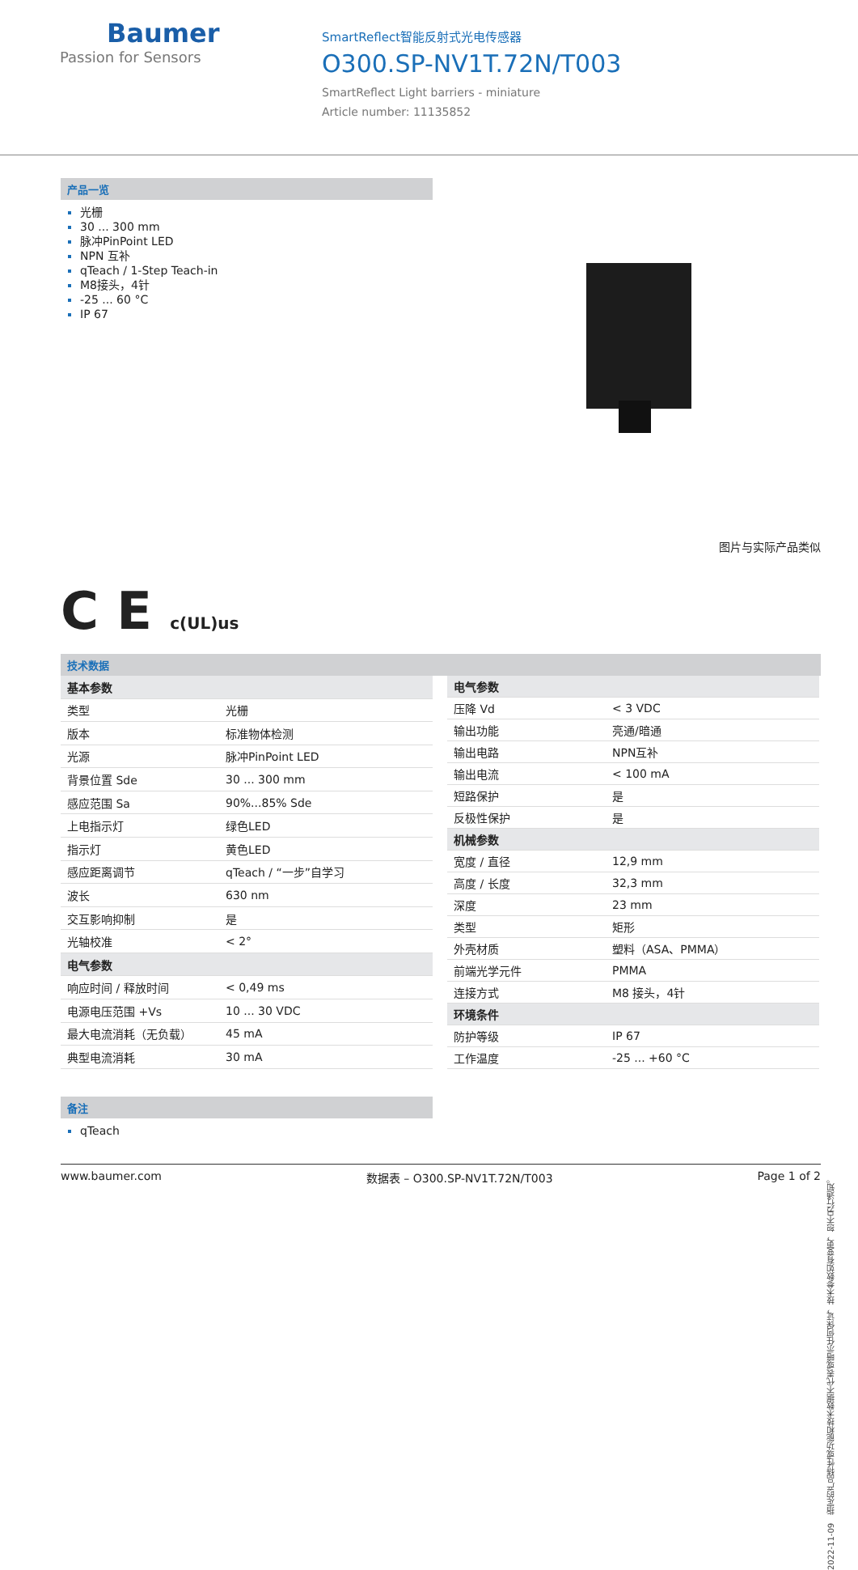Baumer
Passion for Sensors
SmartReflect智能反射式光电传感器
O300.SP-NV1T.72N/T003
SmartReflect Light barriers - miniature
Article number: 11135852
产品一览
光栅
30 ... 300 mm
脉冲PinPoint LED
NPN 互补
qTeach / 1-Step Teach-in
M8接头，4针
-25 ... 60 °C
IP 67
图片与实际产品类似
C E c(UL)us
技术数据
| 基本参数 | |
| 类型 | 光栅 |
| 版本 | 标准物体检测 |
| 光源 | 脉冲PinPoint LED |
| 背景位置 Sde | 30 ... 300 mm |
| 感应范围 Sa | 90%...85% Sde |
| 上电指示灯 | 绿色LED |
| 指示灯 | 黄色LED |
| 感应距离调节 | qTeach / “一步”自学习 |
| 波长 | 630 nm |
| 交互影响抑制 | 是 |
| 光轴校准 | < 2° |
| 电气参数 | |
| 响应时间 / 释放时间 | < 0,49 ms |
| 电源电压范围 +Vs | 10 ... 30 VDC |
| 最大电流消耗（无负载） | 45 mA |
| 典型电流消耗 | 30 mA |
| 电气参数 | |
| 压降 Vd | < 3 VDC |
| 输出功能 | 亮通/暗通 |
| 输出电路 | NPN互补 |
| 输出电流 | < 100 mA |
| 短路保护 | 是 |
| 反极性保护 | 是 |
| 机械参数 | |
| 宽度 / 直径 | 12,9 mm |
| 高度 / 长度 | 32,3 mm |
| 深度 | 23 mm |
| 类型 | 矩形 |
| 外壳材质 | 塑料（ASA、PMMA） |
| 前端光学元件 | PMMA |
| 连接方式 | M8 接头，4针 |
| 环境条件 | |
| 防护等级 | IP 67 |
| 工作温度 | -25 ... +60 °C |
备注
qTeach
2022-11-09 指定的产品特性或功能和技术数据不代表或暗示任何保证，技术参数如有变更，恕不另行通知。
www.baumer.com 数据表 – O300.SP-NV1T.72N/T003 Page 1 of 2